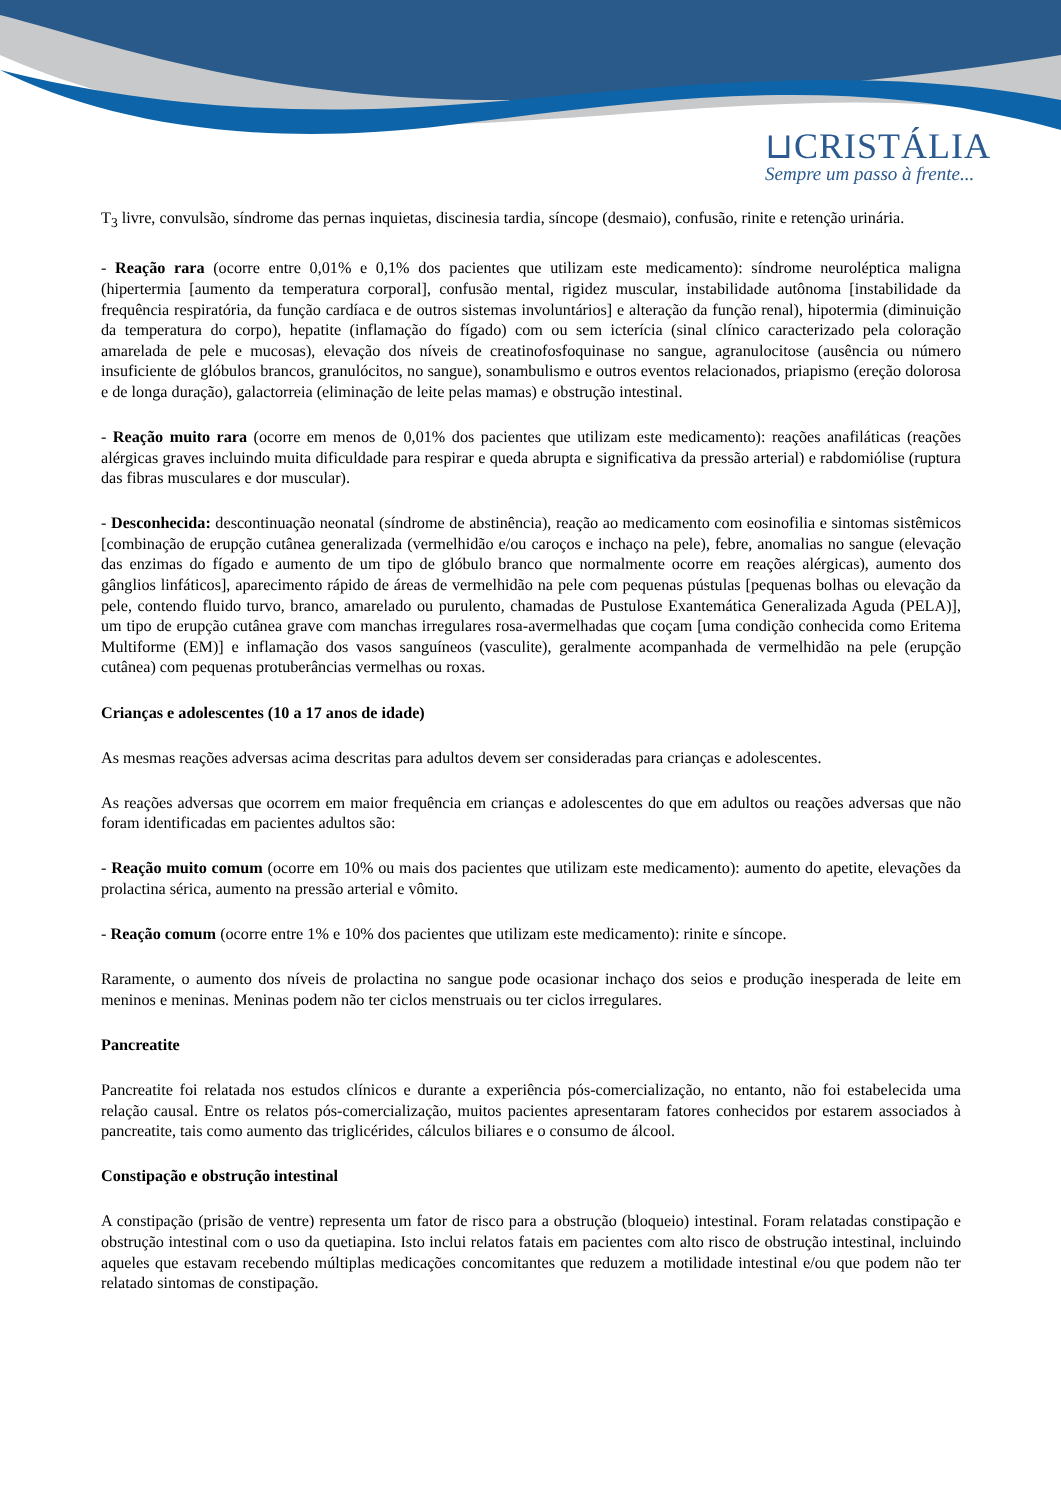⊔CRISTÁLIA
Sempre um passo à frente...
T<sub>3</sub> livre, convulsão, síndrome das pernas inquietas, discinesia tardia, síncope (desmaio), confusão, rinite e retenção urinária.
- Reação rara (ocorre entre 0,01% e 0,1% dos pacientes que utilizam este medicamento): síndrome neuroléptica maligna (hipertermia [aumento da temperatura corporal], confusão mental, rigidez muscular, instabilidade autônoma [instabilidade da frequência respiratória, da função cardíaca e de outros sistemas involuntários] e alteração da função renal), hipotermia (diminuição da temperatura do corpo), hepatite (inflamação do fígado) com ou sem icterícia (sinal clínico caracterizado pela coloração amarelada de pele e mucosas), elevação dos níveis de creatinofosfoquinase no sangue, agranulocitose (ausência ou número insuficiente de glóbulos brancos, granulócitos, no sangue), sonambulismo e outros eventos relacionados, priapismo (ereção dolorosa e de longa duração), galactorreia (eliminação de leite pelas mamas) e obstrução intestinal.
- Reação muito rara (ocorre em menos de 0,01% dos pacientes que utilizam este medicamento): reações anafiláticas (reações alérgicas graves incluindo muita dificuldade para respirar e queda abrupta e significativa da pressão arterial) e rabdomiólise (ruptura das fibras musculares e dor muscular).
- Desconhecida: descontinuação neonatal (síndrome de abstinência), reação ao medicamento com eosinofilia e sintomas sistêmicos [combinação de erupção cutânea generalizada (vermelhidão e/ou caroços e inchaço na pele), febre, anomalias no sangue (elevação das enzimas do fígado e aumento de um tipo de glóbulo branco que normalmente ocorre em reações alérgicas), aumento dos gânglios linfáticos], aparecimento rápido de áreas de vermelhidão na pele com pequenas pústulas [pequenas bolhas ou elevação da pele, contendo fluido turvo, branco, amarelado ou purulento, chamadas de Pustulose Exantemática Generalizada Aguda (PELA)], um tipo de erupção cutânea grave com manchas irregulares rosa-avermelhadas que coçam [uma condição conhecida como Eritema Multiforme (EM)] e inflamação dos vasos sanguíneos (vasculite), geralmente acompanhada de vermelhidão na pele (erupção cutânea) com pequenas protuberâncias vermelhas ou roxas.
Crianças e adolescentes (10 a 17 anos de idade)
As mesmas reações adversas acima descritas para adultos devem ser consideradas para crianças e adolescentes.
As reações adversas que ocorrem em maior frequência em crianças e adolescentes do que em adultos ou reações adversas que não foram identificadas em pacientes adultos são:
- Reação muito comum (ocorre em 10% ou mais dos pacientes que utilizam este medicamento): aumento do apetite, elevações da prolactina sérica, aumento na pressão arterial e vômito.
- Reação comum (ocorre entre 1% e 10% dos pacientes que utilizam este medicamento): rinite e síncope.
Raramente, o aumento dos níveis de prolactina no sangue pode ocasionar inchaço dos seios e produção inesperada de leite em meninos e meninas. Meninas podem não ter ciclos menstruais ou ter ciclos irregulares.
Pancreatite
Pancreatite foi relatada nos estudos clínicos e durante a experiência pós-comercialização, no entanto, não foi estabelecida uma relação causal. Entre os relatos pós-comercialização, muitos pacientes apresentaram fatores conhecidos por estarem associados à pancreatite, tais como aumento das triglicérides, cálculos biliares e o consumo de álcool.
Constipação e obstrução intestinal
A constipação (prisão de ventre) representa um fator de risco para a obstrução (bloqueio) intestinal. Foram relatadas constipação e obstrução intestinal com o uso da quetiapina. Isto inclui relatos fatais em pacientes com alto risco de obstrução intestinal, incluindo aqueles que estavam recebendo múltiplas medicações concomitantes que reduzem a motilidade intestinal e/ou que podem não ter relatado sintomas de constipação.